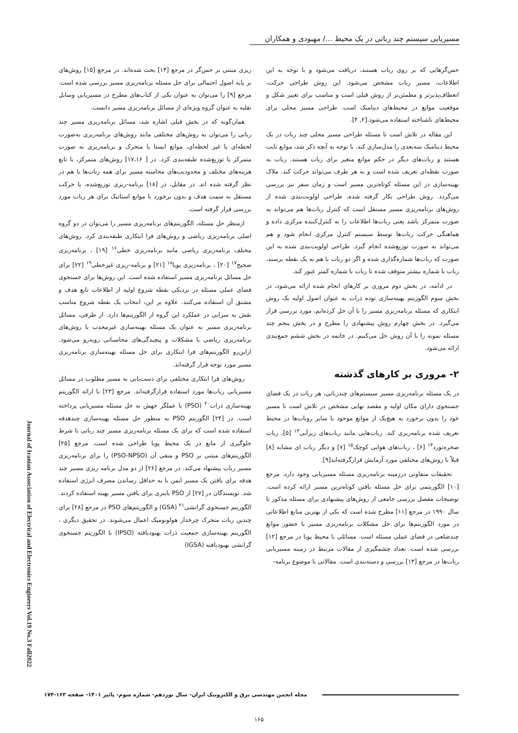مسیریابی سیستم چند رباتی در یک محیط .../ مهبودی و همکاران
حس‌گرهایی که بر روی ربات هستند، دریافت می‌شود و با توجه به این اطلاعات، مسیر ربات مشخص می‌شود. این روش طراحی حرکت، انعطاف‌پذیرتر و مطمئن‌تر از روش قبلی است و مناسب برای تغییر شکل و موقعیت موانع در محیط‌های دینامیک است. طراحی مسیر محلی برای محیط‌های ناشناخته استفاده می‌شود.[۲, ۴].
این مقاله در تلاش است تا مسئله طراحی مسیر محلی چند ربات در یک محیط دینامیک سه‌بعدی را مدل‌سازی کند. با توجه به آنچه ذکر شد، موانع ثابت هستند و ربات‌های دیگر در حکم موانع متغیر برای ربات هستند. ربات به صورت نقطه‌ای تعریف شده است و به هر طرف می‌تواند حرکت کند. ملاک بهینه‌سازی در این مسئله کوتاه‌ترین مسیر است و زمان سفر نیز بررسی می‌گردد. روش طراحی بکار گرفته شده، طراحی اولویت‌بندی شده از روش‌های برنامه‌ریزی مسیر مستقل است که کنترل ربات‌ها هم می‌تواند به صورت متمرکز باشد یعنی ربات‌ها اطلاعات را به کنترل‌کننده مرکزی داده و هماهنگی حرکت ربات‌ها توسط سیستم کنترل مرکزی انجام شود و هم می‌تواند به صورت توزیع‌شده انجام گیرد. طراحی اولویت‌بندی شده به این صورت که ربات‌ها شماره‌گذاری شده و اگر دو ربات با هم به یک نقطه برسند، ربات با شماره بیشتر متوقف شده تا ربات با شماره کمتر عبور کند.
در ادامه، در بخش دوم مروری بر کارهای انجام شده ارائه می‌شود، در بخش سوم الگوریتم بهینه‌سازی توده ذرات به عنوان اصول اولیه یک روش ابتکاری که مسئله برنامه‌ریزی مسیر را با آن حل کرده‌ایم، مورد بررسی قرار می‌گیرد. در بخش چهارم روش پیشنهادی را مطرح و در بخش پنجم چند مسئله نمونه را با آن روش حل می‌کنیم. در خاتمه در بخش ششم جمع‌بندی ارائه می‌شود.
۲- مروری بر کارهای گذشته
در یک مسئله برنامه‌ریزی مسیر سیستم‌های چندرباتی، هر ربات در یک فضای جستجوی دارای مکان اولیه و مقصد نهایی مشخص در تلاش است تا مسیر خود را بدون برخورد به هیچ‌یک از موانع موجود یا سایر روبات‌ها در محیط تعریف شده برنامه‌ریزی کند. ربات‌هایی مانند ربات‌های زیرآبی<sup>۱۳</sup> [۵]، ربات صخره‌نورد<sup>۱۴</sup> [۶] ، ربات‌های هوایی کوچک<sup>۱۵</sup> [۷] و دیگر ربات ای مشابه [۸] قبلاً با روش‌های مختلفی مورد آزمایش قرارگرفته‌اند[۹].
تحقیقات متفاوتی درزمینه برنامه‌ریزی مسئله مسیریابی وجود دارد. مرجع [۱۰] الگوریتمی برای حل مسئله یافتن کوتاه‌ترین مسیر ارائه کرده است. توضیحات مفصل بررسی جامعی از روش‌های پیشنهادی برای مسئله مذکور تا سال ۱۹۹۰ در مرجع [۱۱] مطرح شده است که یکی از بهترین منابع اطلاعاتی در مورد الگوریتم‌ها برای حل مشکلات برنامه‌ریزی مسیر با حضور موانع چندضلعی در فضای عملی مسئله است. مسائلی با محیط پویا در مرجع [۱۲] بررسی شده است. تعداد چشمگیری از مقالات مرتبط در زمینه مسیریابی ربات‌ها در مرجع [۱۳] بررسی و دسته‌بندی است. مقالاتی با موضوع برنامه-
ریزی مبتنی بر حس‌گر در مرجع [۱۴] بحث شده‌اند. در مرجع [۱۵] روش‌های بر پایه اصول احتمالی برای حل مسئله برنامه‌ریزی مسیر بررسی شده است. مرجع [۹] را می‌توان به عنوان یکی از کتاب‌های مطرح در مسیریابی وسایل نقلیه به عنوان گروه ویژه‌ای از مسائل برنامه‌ریزی مسیر دانست.
همان‌گونه که در بخش قبلی اشاره شد، مسائل برنامه‌ریزی مسیر چند رباتی را می‌توان به روش‌های مختلفی مانند روش‌های برنامه‌ریزی به‌صورت لحظه‌ای یا غیر لحظه‌ای، موانع ایستا یا متحرک و برنامه‌ریزی به صورت متمرکز یا توزیع‌شده طبقه‌بندی کرد. در [ ۱۷،۱۶] روش‌های متمرکز، با تابع هزینه‌های مختلف و محدودیت‌های محاسبه مسیر برای همه ربات‌ها با هم در نظر گرفته شده اند. در مقابل، در [۱۸] برنامه-ریزی توزیع‌شده، با حرکت مستقل به سمت هدف و بدون برخورد با موانع استاتیک برای هر ربات مورد بررسی قرار گرفته است.
ازمنظر حل مسئله، الگوریتم‌های برنامه‌ریزی مسیر را می‌توان در دو گروه اصلی برنامه‌ریزی ریاضی و روش‌های فرا ابتکاری طبقه‌بندی کرد. روش‌های مختلف برنامه‌ریزی ریاضی مانند برنامه‌ریزی خطی<sup>۱۶</sup> [۱۹] ، برنامه‌ریزی صحیح<sup>۱۷</sup> [۲۰] ، برنامه‌ریزی پویا<sup>۱۸</sup> [۲۱] و برنامه-ریزی غیرخطی<sup>۱۹</sup> [۲۲] برای حل مسائل برنامه‌ریزی مسیر استفاده شده است. این روش‌ها برای جستجوی فضای عملی مسئله در نزدیکی نقطه شروع اولیه از اطلاعات تابع هدف و مشتق آن استفاده می‌کنند. علاوه بر این، انتخاب یک نقطه شروع مناسب نقش به سزایی در عملکرد این گروه از الگوریتم‌ها دارد. از طرفی، مسائل برنامه‌ریزی مسیر به عنوان یک مسئله بهینه‌سازی غیرمحدب با روش‌های برنامه‌ریزی ریاضی با مشکلات و پیچیدگی‌های محاسباتی روبه‌رو می‌شود. ازاین‌رو الگوریتم‌های فرا ابتکاری برای حل مسئله بهینه‌سازی برنامه‌ریزی مسیر مورد توجه قرار گرفته‌اند.
روش‌های فرا ابتکاری مختلفی برای دست‌یابی به مسیر مطلوب در مسائل مسیریابی ربات‌ها مورد استفاده قرارگرفته‌اند. مرجع [۲۳] با ارائه الگوریتم بهینه‌سازی ذرات<sup>۲۰</sup> (PSO) با عملگر جهش به حل مسئله مسیریابی پرداخته است. در [۲۴] الگوریتم PSO به منظور حل مسئله بهینه‌سازی چندهدفه استفاده شده است که برای یک مسئله برنامه‌ریزی مسیر چند رباتی با شرط جلوگیری از مانع در یک محیط پویا طراحی شده است. مرجع [۲۵] الگوریتم‌های مبتنی بر PSO و منفی آن (PSO-NPSO) را برای برنامه‌ریزی مسیر ربات پیشنهاد می‌کند. در مرجع [۲۶] از دو مدل برنامه ریزی مسیر چند هدفه برای یافتن یک مسیر ایمن با به حداقل رساندن مصرف انرژی استفاده شد. نویسندگان در [۲۷] از PSO باینری برای یافتن مسیر بهینه استفاده کردند. الگوریتم جستجوی گرانشی<sup>۲۱</sup> (GSA) و الگوریتم‌های PSO در مرجع [۲۸] برای چندین ربات متحرک چرخدار هولونومیک اعمال می‌شوند. در تحقیق دیگری ، الگوریتم بهینه‌سازی جمعیت ذرات بهبودیافته (IPSO) با الگوریتم جستجوی گرانشی بهبودیافته (IGSA)
Journal of Iranian Association of Electrical and Electronics Engineers Vol.19 No.3 Fall2022
مجله انجمن مهندسی برق و الکترونیک ایران- سال نوزدهم- شماره سوم- پائیز ۱۴۰۱- صفحه ۱۶۳-۱۷۴
۱۶۵